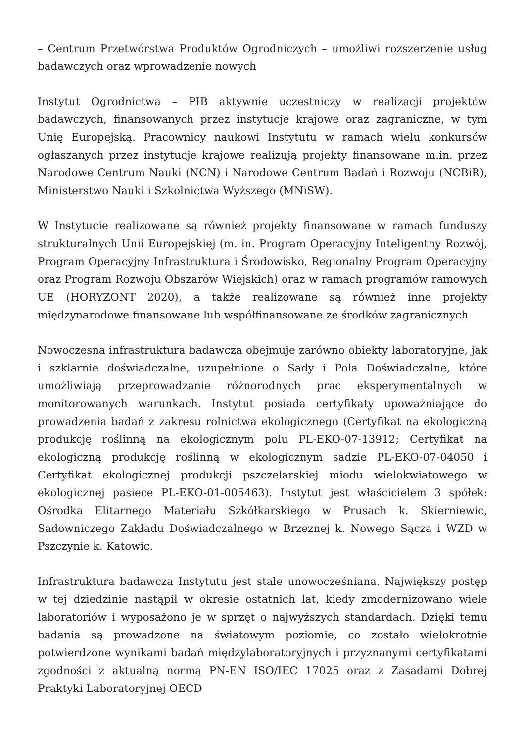– Centrum Przetwórstwa Produktów Ogrodniczych – umożliwi rozszerzenie usług badawczych oraz wprowadzenie nowych
Instytut Ogrodnictwa – PIB aktywnie uczestniczy w realizacji projektów badawczych, finansowanych przez instytucje krajowe oraz zagraniczne, w tym Unię Europejską. Pracownicy naukowi Instytutu w ramach wielu konkursów ogłaszanych przez instytucje krajowe realizują projekty finansowane m.in. przez Narodowe Centrum Nauki (NCN) i Narodowe Centrum Badań i Rozwoju (NCBiR), Ministerstwo Nauki i Szkolnictwa Wyższego (MNiSW).
W Instytucie realizowane są również projekty finansowane w ramach funduszy strukturalnych Unii Europejskiej (m. in. Program Operacyjny Inteligentny Rozwój, Program Operacyjny Infrastruktura i Środowisko, Regionalny Program Operacyjny oraz Program Rozwoju Obszarów Wiejskich) oraz w ramach programów ramowych UE (HORYZONT 2020), a także realizowane są również inne projekty międzynarodowe finansowane lub współfinansowane ze środków zagranicznych.
Nowoczesna infrastruktura badawcza obejmuje zarówno obiekty laboratoryjne, jak i szklarnie doświadczalne, uzupełnione o Sady i Pola Doświadczalne, które umożliwiają przeprowadzanie różnorodnych prac eksperymentalnych w monitorowanych warunkach. Instytut posiada certyfikaty upoważniające do prowadzenia badań z zakresu rolnictwa ekologicznego (Certyfikat na ekologiczną produkcję roślinną na ekologicznym polu PL-EKO-07-13912; Certyfikat na ekologiczną produkcję roślinną w ekologicznym sadzie PL-EKO-07-04050 i Certyfikat ekologicznej produkcji pszczelarskiej miodu wielokwiatowego w ekologicznej pasiece PL-EKO-01-005463). Instytut jest właścicielem 3 spółek: Ośrodka Elitarnego Materiału Szkółkarskiego w Prusach k. Skierniewic, Sadowniczego Zakładu Doświadczalnego w Brzeznej k. Nowego Sącza i WZD w Pszczynie k. Katowic.
Infrastruktura badawcza Instytutu jest stale unowocześniana. Największy postęp w tej dziedzinie nastąpił w okresie ostatnich lat, kiedy zmodernizowano wiele laboratoriów i wyposażono je w sprzęt o najwyższych standardach. Dzięki temu badania są prowadzone na światowym poziomie, co zostało wielokrotnie potwierdzone wynikami badań międzylaboratoryjnych i przyznanymi certyfikatami zgodności z aktualną normą PN-EN ISO/IEC 17025 oraz z Zasadami Dobrej Praktyki Laboratoryjnej OECD